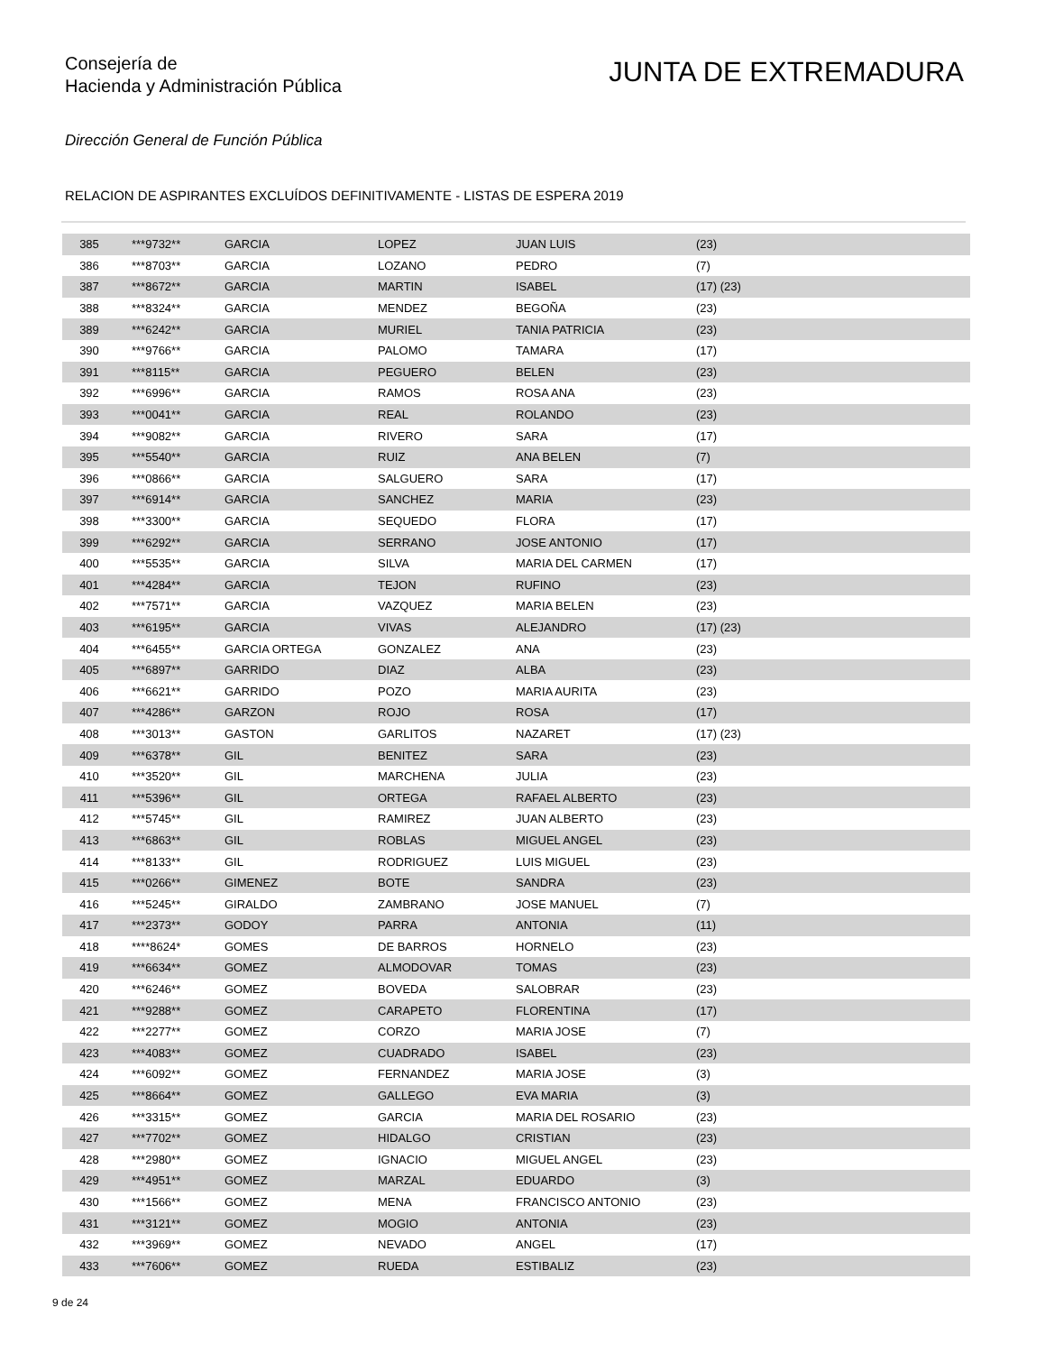Consejería de
Hacienda y Administración Pública
JUNTA DE EXTREMADURA
Dirección General de Función Pública
RELACION DE ASPIRANTES EXCLUÍDOS DEFINITIVAMENTE - LISTAS DE ESPERA 2019
| 385 | ***9732** | GARCIA | LOPEZ | JUAN LUIS | (23) |
| 386 | ***8703** | GARCIA | LOZANO | PEDRO | (7) |
| 387 | ***8672** | GARCIA | MARTIN | ISABEL | (17) (23) |
| 388 | ***8324** | GARCIA | MENDEZ | BEGOÑA | (23) |
| 389 | ***6242** | GARCIA | MURIEL | TANIA PATRICIA | (23) |
| 390 | ***9766** | GARCIA | PALOMO | TAMARA | (17) |
| 391 | ***8115** | GARCIA | PEGUERO | BELEN | (23) |
| 392 | ***6996** | GARCIA | RAMOS | ROSA ANA | (23) |
| 393 | ***0041** | GARCIA | REAL | ROLANDO | (23) |
| 394 | ***9082** | GARCIA | RIVERO | SARA | (17) |
| 395 | ***5540** | GARCIA | RUIZ | ANA BELEN | (7) |
| 396 | ***0866** | GARCIA | SALGUERO | SARA | (17) |
| 397 | ***6914** | GARCIA | SANCHEZ | MARIA | (23) |
| 398 | ***3300** | GARCIA | SEQUEDO | FLORA | (17) |
| 399 | ***6292** | GARCIA | SERRANO | JOSE ANTONIO | (17) |
| 400 | ***5535** | GARCIA | SILVA | MARIA DEL CARMEN | (17) |
| 401 | ***4284** | GARCIA | TEJON | RUFINO | (23) |
| 402 | ***7571** | GARCIA | VAZQUEZ | MARIA BELEN | (23) |
| 403 | ***6195** | GARCIA | VIVAS | ALEJANDRO | (17) (23) |
| 404 | ***6455** | GARCIA ORTEGA | GONZALEZ | ANA | (23) |
| 405 | ***6897** | GARRIDO | DIAZ | ALBA | (23) |
| 406 | ***6621** | GARRIDO | POZO | MARIA AURITA | (23) |
| 407 | ***4286** | GARZON | ROJO | ROSA | (17) |
| 408 | ***3013** | GASTON | GARLITOS | NAZARET | (17) (23) |
| 409 | ***6378** | GIL | BENITEZ | SARA | (23) |
| 410 | ***3520** | GIL | MARCHENA | JULIA | (23) |
| 411 | ***5396** | GIL | ORTEGA | RAFAEL ALBERTO | (23) |
| 412 | ***5745** | GIL | RAMIREZ | JUAN ALBERTO | (23) |
| 413 | ***6863** | GIL | ROBLAS | MIGUEL ANGEL | (23) |
| 414 | ***8133** | GIL | RODRIGUEZ | LUIS MIGUEL | (23) |
| 415 | ***0266** | GIMENEZ | BOTE | SANDRA | (23) |
| 416 | ***5245** | GIRALDO | ZAMBRANO | JOSE MANUEL | (7) |
| 417 | ***2373** | GODOY | PARRA | ANTONIA | (11) |
| 418 | ****8624* | GOMES | DE BARROS | HORNELO | (23) |
| 419 | ***6634** | GOMEZ | ALMODOVAR | TOMAS | (23) |
| 420 | ***6246** | GOMEZ | BOVEDA | SALOBRAR | (23) |
| 421 | ***9288** | GOMEZ | CARAPETO | FLORENTINA | (17) |
| 422 | ***2277** | GOMEZ | CORZO | MARIA JOSE | (7) |
| 423 | ***4083** | GOMEZ | CUADRADO | ISABEL | (23) |
| 424 | ***6092** | GOMEZ | FERNANDEZ | MARIA JOSE | (3) |
| 425 | ***8664** | GOMEZ | GALLEGO | EVA MARIA | (3) |
| 426 | ***3315** | GOMEZ | GARCIA | MARIA DEL ROSARIO | (23) |
| 427 | ***7702** | GOMEZ | HIDALGO | CRISTIAN | (23) |
| 428 | ***2980** | GOMEZ | IGNACIO | MIGUEL ANGEL | (23) |
| 429 | ***4951** | GOMEZ | MARZAL | EDUARDO | (3) |
| 430 | ***1566** | GOMEZ | MENA | FRANCISCO ANTONIO | (23) |
| 431 | ***3121** | GOMEZ | MOGIO | ANTONIA | (23) |
| 432 | ***3969** | GOMEZ | NEVADO | ANGEL | (17) |
| 433 | ***7606** | GOMEZ | RUEDA | ESTIBALIZ | (23) |
9 de 24